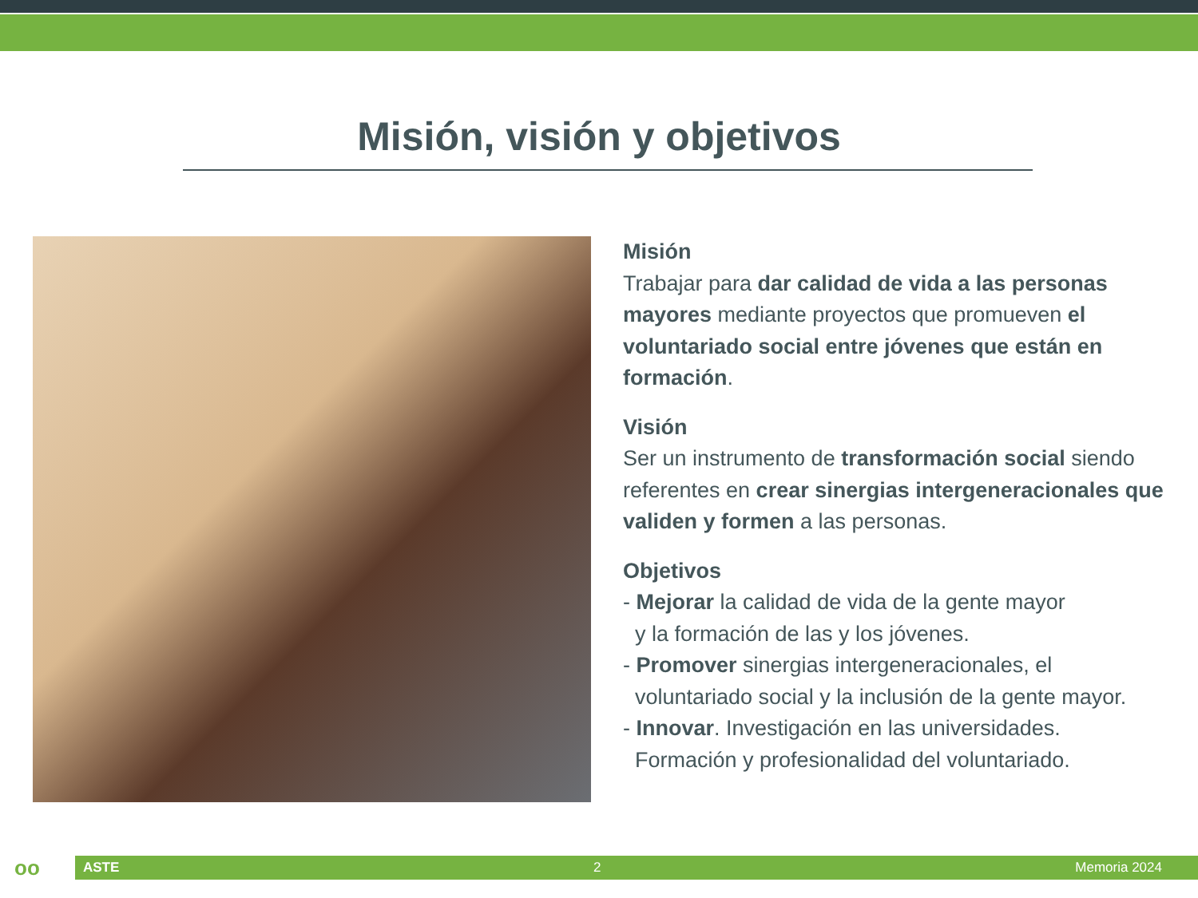Misión, visión y objetivos
Misión
Trabajar para dar calidad de vida a las personas mayores mediante proyectos que promueven el voluntariado social entre jóvenes que están en formación.
Visión
Ser un instrumento de transformación social siendo referentes en crear sinergias intergeneracionales que validen y formen a las personas.
Objetivos
- Mejorar la calidad de vida de la gente mayor
y la formación de las y los jóvenes.
- Promover sinergias intergeneracionales, el
voluntariado social y la inclusión de la gente mayor.
- Innovar. Investigación en las universidades.
Formación y profesionalidad del voluntariado.
oo
ASTE 2 Memoria 2024